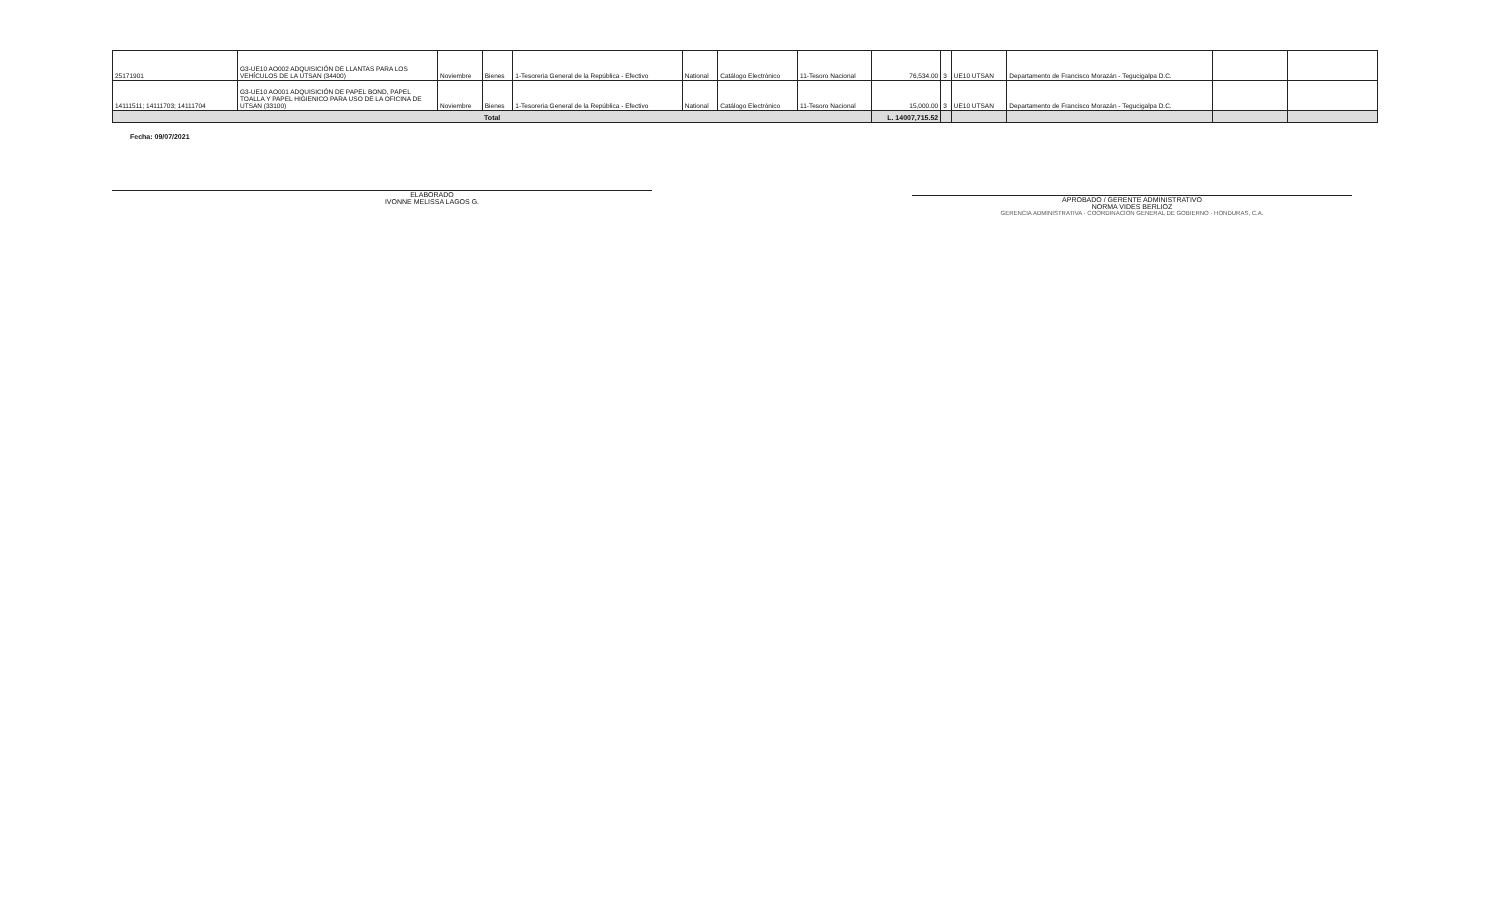| 25171901 | G3-UE10 AO002 ADQUISICIÓN DE LLANTAS PARA LOS VEHÍCULOS DE LA UTSAN (34400) | Noviembre | Bienes | 1-Tesoreria General de la República - Efectivo | National | Catálogo Electrónico | 11-Tesoro Nacional | 76,534.00 | 3 | UE10 UTSAN | Departamento de Francisco Morazán - Tegucigalpa D.C. | | |
| 14111511; 14111703; 14111704 | G3-UE10 AO001 ADQUISICIÓN DE PAPEL BOND, PAPEL TOALLA Y PAPEL HIGIENICO PARA USO DE LA OFICINA DE UTSAN (33100) | Noviembre | Bienes | 1-Tesoreria General de la República - Efectivo | National | Catálogo Electrónico | 11-Tesoro Nacional | 15,000.00 | 3 | UE10 UTSAN | Departamento de Francisco Morazán - Tegucigalpa D.C. | | |
| Total | | | | | | | | L. 14007,715.52 | | | | | |
Fecha: 09/07/2021
ELABORADO
IVONNE MELISSA LAGOS G.
APROBADO / GERENTE ADMINISTRATIVO
NORMA VIDES BERLIOZ
GERENCIA ADMINISTRATIVA · COORDINACION GENERAL DE GOBIERNO · HONDURAS, C.A.